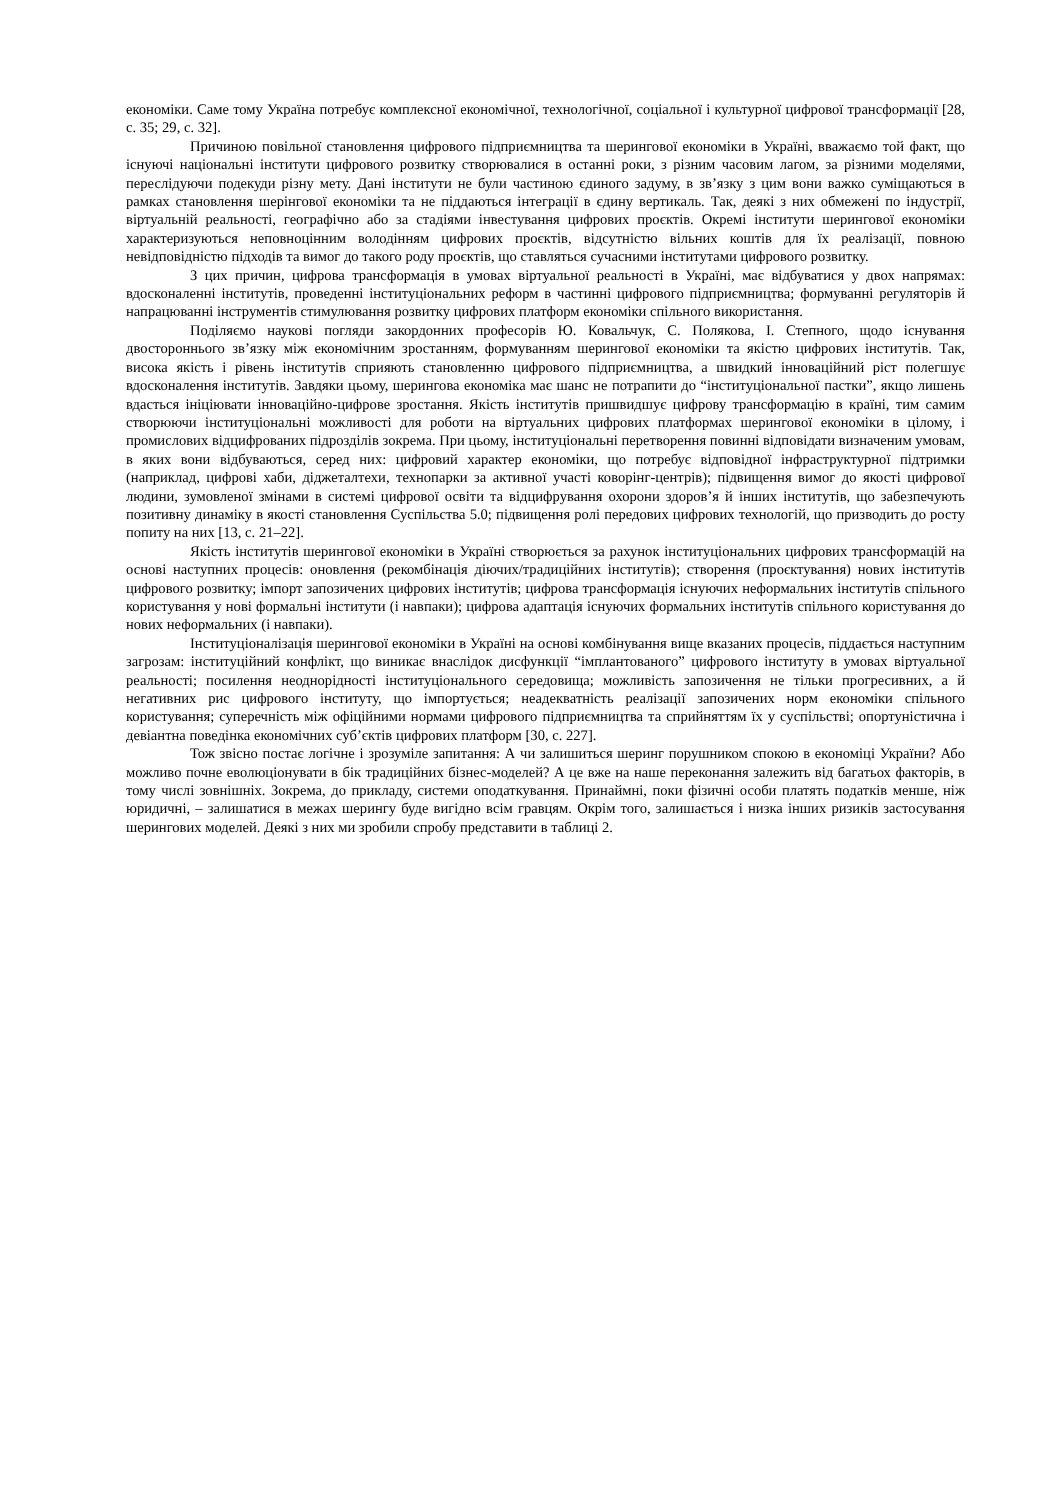економіки. Саме тому Україна потребує комплексної економічної, технологічної, соціальної і культурної цифрової трансформації [28, с. 35; 29, с. 32].
Причиною повільної становлення цифрового підприємництва та шерингової економіки в Україні, вважаємо той факт, що існуючі національні інститути цифрового розвитку створювалися в останні роки, з різним часовим лагом, за різними моделями, переслідуючи подекуди різну мету. Дані інститути не були частиною єдиного задуму, в зв’язку з цим вони важко суміщаються в рамках становлення шерінгової економіки та не піддаються інтеграції в єдину вертикаль. Так, деякі з них обмежені по індустрії, віртуальній реальності, географічно або за стадіями інвестування цифрових проєктів. Окремі інститути шерингової економіки характеризуються неповноцінним володінням цифрових проєктів, відсутністю вільних коштів для їх реалізації, повною невідповідністю підходів та вимог до такого роду проєктів, що ставляться сучасними інститутами цифрового розвитку.
З цих причин, цифрова трансформація в умовах віртуальної реальності в Україні, має відбуватися у двох напрямах: вдосконаленні інститутів, проведенні інституціональних реформ в частинні цифрового підприємництва; формуванні регуляторів й напрацюванні інструментів стимулювання розвитку цифрових платформ економіки спільного використання.
Поділяємо наукові погляди закордонних професорів Ю. Ковальчук, С. Полякова, І. Степного, щодо існування двостороннього зв’язку між економічним зростанням, формуванням шерингової економіки та якістю цифрових інститутів. Так, висока якість і рівень інститутів сприяють становленню цифрового підприємництва, а швидкий інноваційний ріст полегшує вдосконалення інститутів. Завдяки цьому, шерингова економіка має шанс не потрапити до “інституціональної пастки”, якщо лишень вдасться ініціювати інноваційно-цифрове зростання. Якість інститутів пришвидшує цифрову трансформацію в країні, тим самим створюючи інституціональні можливості для роботи на віртуальних цифрових платформах шерингової економіки в цілому, і промислових відцифрованих підрозділів зокрема. При цьому, інституціональні перетворення повинні відповідати визначеним умовам, в яких вони відбуваються, серед них: цифровий характер економіки, що потребує відповідної інфраструктурної підтримки (наприклад, цифрові хаби, діджеталтехи, технопарки за активної участі коворінг-центрів); підвищення вимог до якості цифрової людини, зумовленої змінами в системі цифрової освіти та відцифрування охорони здоров’я й інших інститутів, що забезпечують позитивну динаміку в якості становлення Суспільства 5.0; підвищення ролі передових цифрових технологій, що призводить до росту попиту на них [13, с. 21–22].
Якість інститутів шерингової економіки в Україні створюється за рахунок інституціональних цифрових трансформацій на основі наступних процесів: оновлення (рекомбінація діючих/традиційних інститутів); створення (проєктування) нових інститутів цифрового розвитку; імпорт запозичених цифрових інститутів; цифрова трансформація існуючих неформальних інститутів спільного користування у нові формальні інститути (і навпаки); цифрова адаптація існуючих формальних інститутів спільного користування до нових неформальних (і навпаки).
Інституціоналізація шерингової економіки в Україні на основі комбінування вище вказаних процесів, піддається наступним загрозам: інституційний конфлікт, що виникає внаслідок дисфункції “імплантованого” цифрового інституту в умовах віртуальної реальності; посилення неоднорідності інституціонального середовища; можливість запозичення не тільки прогресивних, а й негативних рис цифрового інституту, що імпортується; неадекватність реалізації запозичених норм економіки спільного користування; суперечність між офіційними нормами цифрового підприємництва та сприйняттям їх у суспільстві; опортуністична і девіантна поведінка економічних суб’єктів цифрових платформ [30, с. 227].
Тож звісно постає логічне і зрозуміле запитання: А чи залишиться шеринг порушником спокою в економіці України? Або можливо почне еволюціонувати в бік традиційних бізнес-моделей? А це вже на наше переконання залежить від багатьох факторів, в тому числі зовнішніх. Зокрема, до прикладу, системи оподаткування. Принаймні, поки фізичні особи платять податків менше, ніж юридичні, – залишатися в межах шерингу буде вигідно всім гравцям. Окрім того, залишається і низка інших ризиків застосування шерингових моделей. Деякі з них ми зробили спробу представити в таблиці 2.